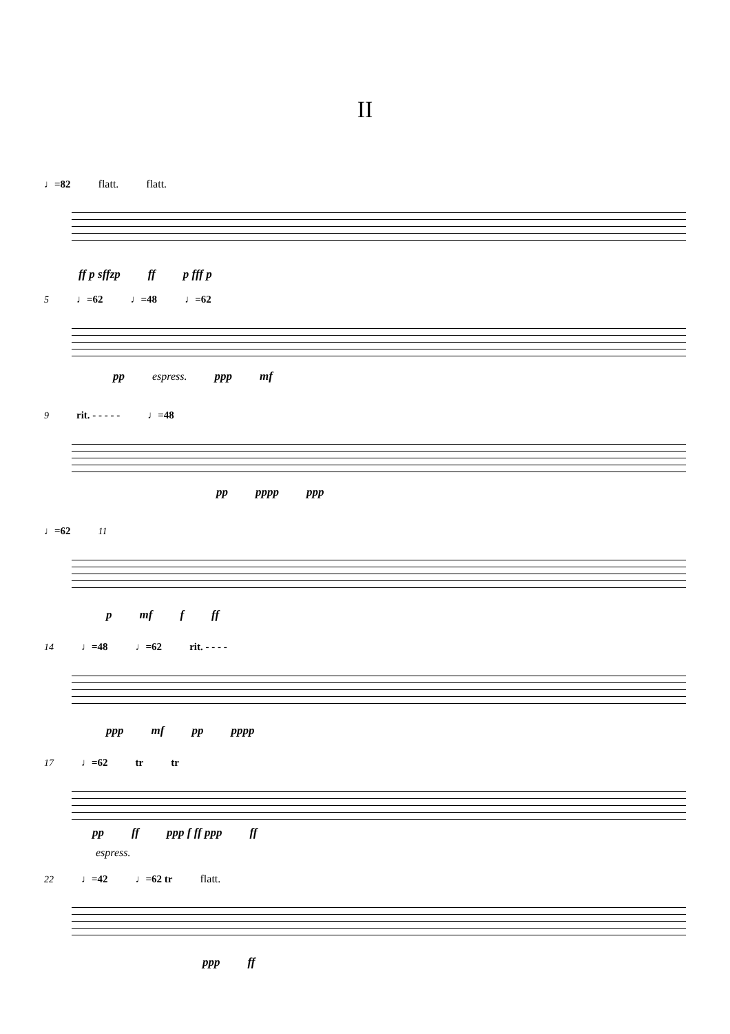II
♩=82 flatt. flatt.
ff p sffzp ff p fff p
5 ♩=62 ♩=48 ♩=62
pp espress. ppp mf
9 rit. - - - - - ♩=48
pp pppp ppp
♩=62 11
pmf f ff
14 ♩=48 ♩=62 rit. - - - -
ppp mf pp pppp
17 ♩=62 tr tr
pp ff ppp f ff ppp ff
espress.
22 ♩=42 ♩=62 tr flatt.
ppp ff